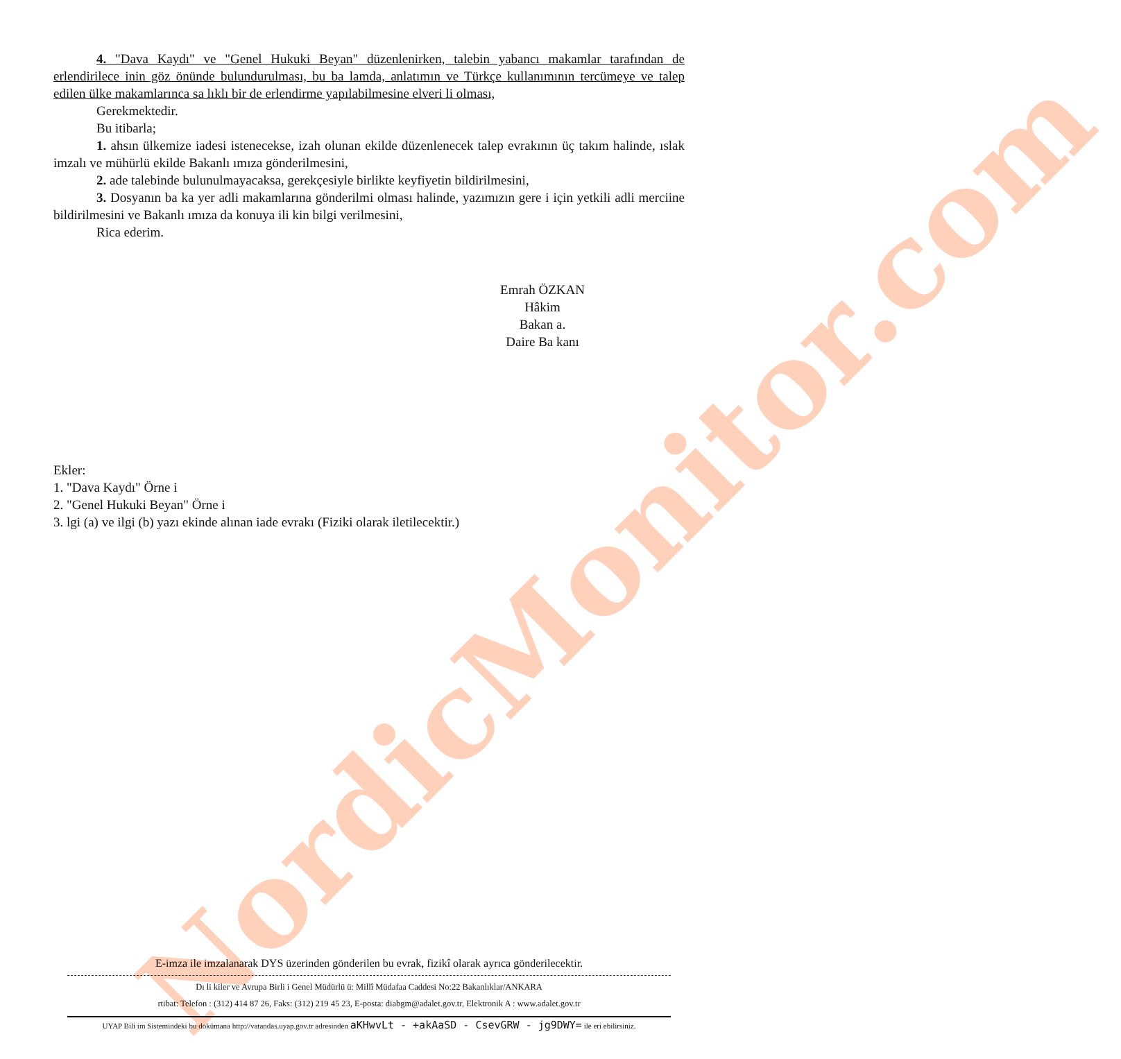NordicMonitor.com
4. "Dava Kaydı" ve "Genel Hukuki Beyan" düzenlenirken, talebin yabancı makamlar tarafından de erlendirilece inin göz önünde bulundurulması, bu ba lamda, anlatımın ve Türkçe kullanımının tercümeye ve talep edilen ülke makamlarınca sa lıklı bir de erlendirme yapılabilmesine elveri li olması,
Gerekmektedir.
Bu itibarla;
1. ahsın ülkemize iadesi istenecekse, izah olunan ekilde düzenlenecek talep evrakının üç takım halinde, ıslak imzalı ve mühürlü ekilde Bakanlı ımıza gönderilmesini,
2. ade talebinde bulunulmayacaksa, gerekçesiyle birlikte keyfiyetin bildirilmesini,
3. Dosyanın ba ka yer adli makamlarına gönderilmi olması halinde, yazımızın gere i için yetkili adli merciine bildirilmesini ve Bakanlı ımıza da konuya ili kin bilgi verilmesini,
Rica ederim.
Emrah ÖZKAN
Hâkim
Bakan a.
Daire Ba kanı
Ekler:
1. "Dava Kaydı" Örne i
2. "Genel Hukuki Beyan" Örne i
3. lgi (a) ve ilgi (b) yazı ekinde alınan iade evrakı (Fiziki olarak iletilecektir.)
E-imza ile imzalanarak DYS üzerinden gönderilen bu evrak, fizikî olarak ayrıca gönderilecektir.
Dı li kiler ve Avrupa Birli i Genel Müdürlü ü: Millî Müdafaa Caddesi No:22 Bakanlıklar/ANKARA
rtibat: Telefon : (312) 414 87 26, Faks: (312) 219 45 23, E-posta: diabgm@adalet.gov.tr, Elektronik A : www.adalet.gov.tr
UYAP Bili im Sistemindeki bu dokümana http://vatandas.uyap.gov.tr adresinden aKHwvLt - +akAaSD - CsevGRW - jg9DWY= ile eri ebilirsiniz.